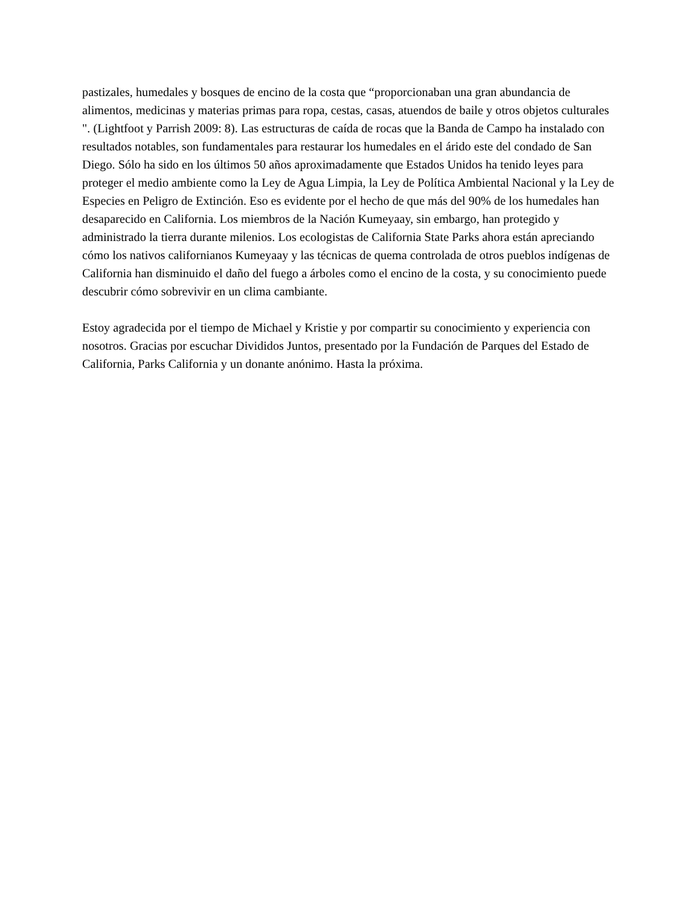pastizales, humedales y bosques de encino de la costa que “proporcionaban una gran abundancia de alimentos, medicinas y materias primas para ropa, cestas, casas, atuendos de baile y otros objetos culturales ". (Lightfoot y Parrish 2009: 8). Las estructuras de caída de rocas que la Banda de Campo ha instalado con resultados notables, son fundamentales para restaurar los humedales en el árido este del condado de San Diego. Sólo ha sido en los últimos 50 años aproximadamente que Estados Unidos ha tenido leyes para proteger el medio ambiente como la Ley de Agua Limpia, la Ley de Política Ambiental Nacional y la Ley de Especies en Peligro de Extinción. Eso es evidente por el hecho de que más del 90% de los humedales han desaparecido en California. Los miembros de la Nación Kumeyaay, sin embargo, han protegido y administrado la tierra durante milenios. Los ecologistas de California State Parks ahora están apreciando cómo los nativos californianos Kumeyaay y las técnicas de quema controlada de otros pueblos indígenas de California han disminuido el daño del fuego a árboles como el encino de la costa, y su conocimiento puede descubrir cómo sobrevivir en un clima cambiante.
Estoy agradecida por el tiempo de Michael y Kristie y por compartir su conocimiento y experiencia con nosotros. Gracias por escuchar Divididos Juntos, presentado por la Fundación de Parques del Estado de California, Parks California y un donante anónimo. Hasta la próxima.